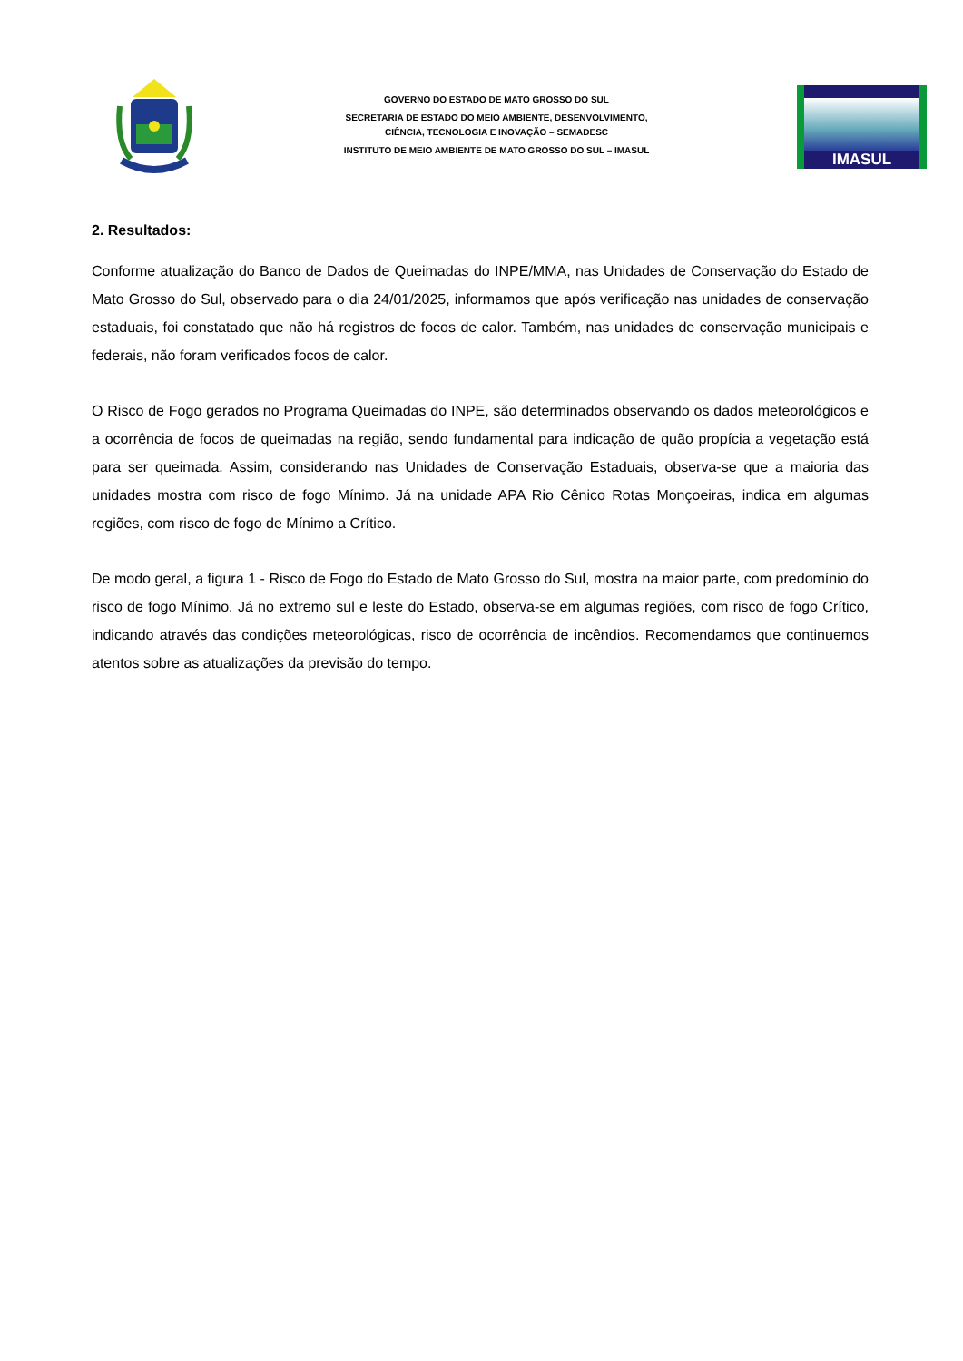GOVERNO DO ESTADO DE MATO GROSSO DO SUL
SECRETARIA DE ESTADO DO MEIO AMBIENTE, DESENVOLVIMENTO,
CIÊNCIA, TECNOLOGIA E INOVAÇÃO – SEMADESC
INSTITUTO DE MEIO AMBIENTE DE MATO GROSSO DO SUL – IMASUL
IMASUL
2. Resultados:
Conforme atualização do Banco de Dados de Queimadas do INPE/MMA, nas Unidades de Conservação do Estado de Mato Grosso do Sul, observado para o dia 24/01/2025, informamos que após verificação nas unidades de conservação estaduais, foi constatado que não há registros de focos de calor. Também, nas unidades de conservação municipais e federais, não foram verificados focos de calor.
O Risco de Fogo gerados no Programa Queimadas do INPE, são determinados observando os dados meteorológicos e a ocorrência de focos de queimadas na região, sendo fundamental para indicação de quão propícia a vegetação está para ser queimada. Assim, considerando nas Unidades de Conservação Estaduais, observa-se que a maioria das unidades mostra com risco de fogo Mínimo. Já na unidade APA Rio Cênico Rotas Monçoeiras, indica em algumas regiões, com risco de fogo de Mínimo a Crítico.
De modo geral, a figura 1 - Risco de Fogo do Estado de Mato Grosso do Sul, mostra na maior parte, com predomínio do risco de fogo Mínimo. Já no extremo sul e leste do Estado, observa-se em algumas regiões, com risco de fogo Crítico, indicando através das condições meteorológicas, risco de ocorrência de incêndios. Recomendamos que continuemos atentos sobre as atualizações da previsão do tempo.